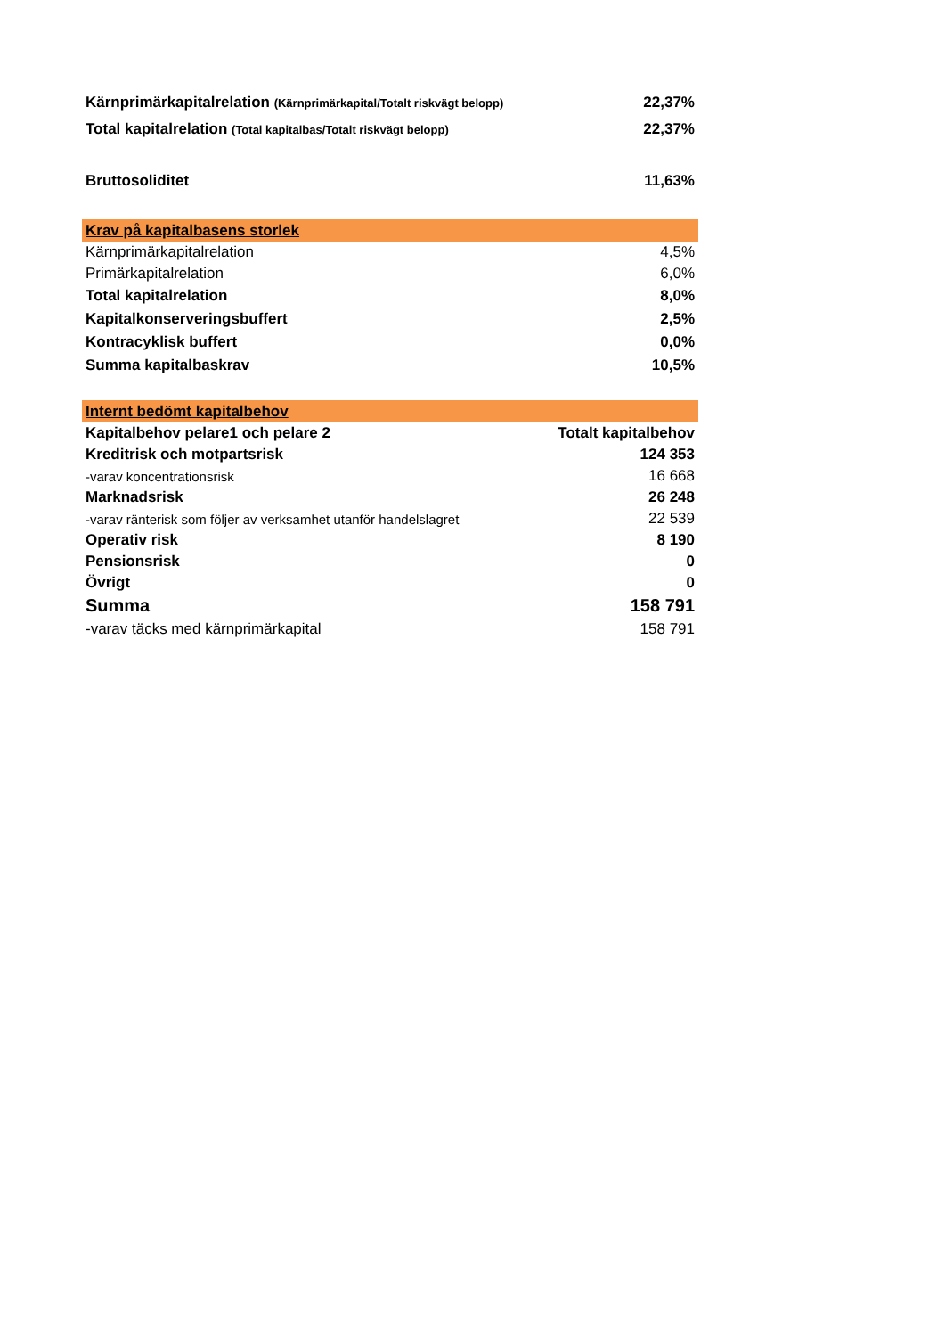| Kärnprimärkapitalrelation (Kärnprimärkapital/Totalt riskvägt belopp) | 22,37% |
| Total kapitalrelation (Total kapitalbas/Totalt riskvägt belopp) | 22,37% |
| Bruttosoliditet | 11,63% |
| Krav på kapitalbasens storlek | |
| Kärnprimärkapitalrelation | 4,5% |
| Primärkapitalrelation | 6,0% |
| Total kapitalrelation | 8,0% |
| Kapitalkonserveringsbuffert | 2,5% |
| Kontracyklisk buffert | 0,0% |
| Summa kapitalbaskrav | 10,5% |
| Internt bedömt kapitalbehov | |
| Kapitalbehov pelare1 och pelare 2 | Totalt kapitalbehov |
| Kreditrisk och motpartsrisk | 124 353 |
| -varav koncentrationsrisk | 16 668 |
| Marknadsrisk | 26 248 |
| -varav ränterisk som följer av verksamhet utanför handelslagret | 22 539 |
| Operativ risk | 8 190 |
| Pensionsrisk | 0 |
| Övrigt | 0 |
| Summa | 158 791 |
| -varav täcks med kärnprimärkapital | 158 791 |